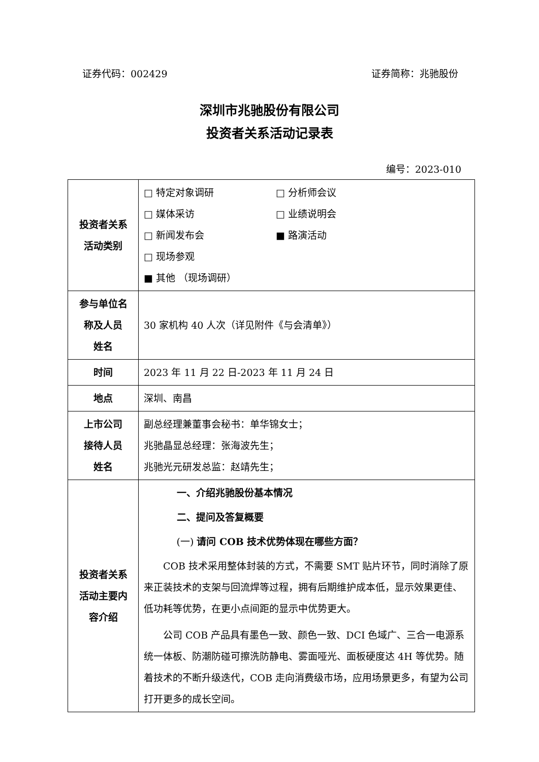证券代码：002429 证券简称：兆驰股份
深圳市兆驰股份有限公司
投资者关系活动记录表
编号：2023-010
| 投资者关系 活动类别 | □ 特定对象调研 □ 分析师会议 □ 媒体采访 □ 业绩说明会 □ 新闻发布会 ■ 路演活动 □ 现场参观 ■ 其他 （现场调研） |
| 参与单位名 称及人员 姓名 | 30 家机构 40 人次（详见附件《与会清单》） |
| 时间 | 2023 年 11 月 22 日-2023 年 11 月 24 日 |
| 地点 | 深圳、南昌 |
| 上市公司 接待人员 姓名 | 副总经理兼董事会秘书：单华锦女士； 兆驰晶显总经理：张海波先生； 兆驰光元研发总监：赵靖先生； |
| 投资者关系 活动主要内 容介绍 | 一、介绍兆驰股份基本情况 二、提问及答复概要 (一) 请问 COB 技术优势体现在哪些方面？ COB 技术采用整体封装的方式，不需要 SMT 贴片环节，同时消除了原来正装技术的支架与回流焊等过程，拥有后期维护成本低，显示效果更佳、低功耗等优势，在更小点间距的显示中优势更大。 公司 COB 产品具有墨色一致、颜色一致、DCI 色域广、三合一电源系统一体板、防潮防碰可擦洗防静电、雾面哑光、面板硬度达 4H 等优势。随着技术的不断升级迭代，COB 走向消费级市场，应用场景更多，有望为公司打开更多的成长空间。 |